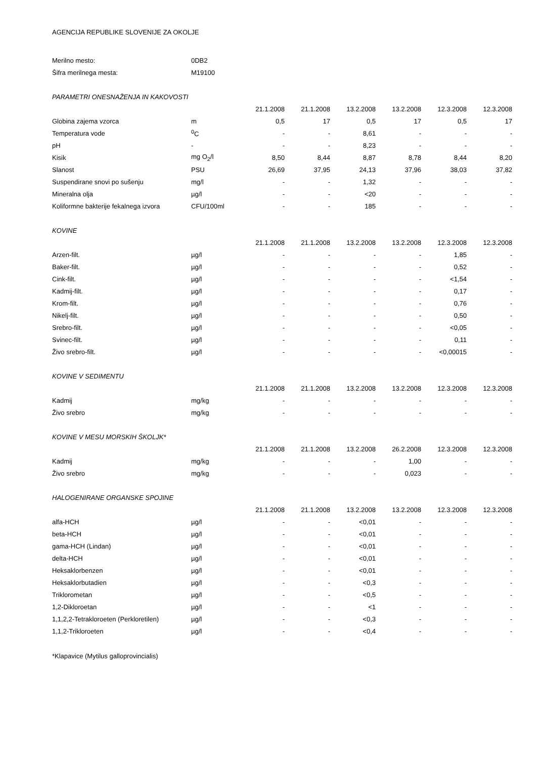AGENCIJA REPUBLIKE SLOVENIJE ZA OKOLJE
| Merilno mesto: | 0DB2 |
| Šifra merilnega mesta: | M19100 |
| PARAMETRI ONESNAŽENJA IN KAKOVOSTI | | | | | | | |
| | | 21.1.2008 | 21.1.2008 | 13.2.2008 | 13.2.2008 | 12.3.2008 | 12.3.2008 |
| Globina zajema vzorca | m | 0,5 | 17 | 0,5 | 17 | 0,5 | 17 |
| Temperatura vode | <sup>0</sup> C | - | - | 8,61 | - | - | - |
| pH | - | - | - | 8,23 | - | - | - |
| Kisik | mg O<sub>2</sub>/l | 8,50 | 8,44 | 8,87 | 8,78 | 8,44 | 8,20 |
| Slanost | PSU | 26,69 | 37,95 | 24,13 | 37,96 | 38,03 | 37,82 |
| Suspendirane snovi po sušenju | mg/l | - | - | 1,32 | - | - | - |
| Mineralna olja | µg/l | - | - | <20 | - | - | - |
| Koliformne bakterije fekalnega izvora | CFU/100ml | - | - | 185 | - | - | - |
| KOVINE | | | | | | | |
| | | 21.1.2008 | 21.1.2008 | 13.2.2008 | 13.2.2008 | 12.3.2008 | 12.3.2008 |
| Arzen-filt. | µg/l | - | - | - | - | 1,85 | - |
| Baker-filt. | µg/l | - | - | - | - | 0,52 | - |
| Cink-filt. | µg/l | - | - | - | - | <1,54 | - |
| Kadmij-filt. | µg/l | - | - | - | - | 0,17 | - |
| Krom-filt. | µg/l | - | - | - | - | 0,76 | - |
| Nikelj-filt. | µg/l | - | - | - | - | 0,50 | - |
| Srebro-filt. | µg/l | - | - | - | - | <0,05 | - |
| Svinec-filt. | µg/l | - | - | - | - | 0,11 | - |
| Živo srebro-filt. | µg/l | - | - | - | - | <0,00015 | - |
| KOVINE V SEDIMENTU | | | | | | | |
| | | 21.1.2008 | 21.1.2008 | 13.2.2008 | 13.2.2008 | 12.3.2008 | 12.3.2008 |
| Kadmij | mg/kg | - | - | - | - | - | - |
| Živo srebro | mg/kg | - | - | - | - | - | - |
| KOVINE V MESU MORSKIH ŠKOLJK* | | | | | | | |
| | | 21.1.2008 | 21.1.2008 | 13.2.2008 | 26.2.2008 | 12.3.2008 | 12.3.2008 |
| Kadmij | mg/kg | - | - | - | 1,00 | - | - |
| Živo srebro | mg/kg | - | - | - | 0,023 | - | - |
| HALOGENIRANE ORGANSKE SPOJINE | | | | | | | |
| | | 21.1.2008 | 21.1.2008 | 13.2.2008 | 13.2.2008 | 12.3.2008 | 12.3.2008 |
| alfa-HCH | µg/l | - | - | <0,01 | - | - | - |
| beta-HCH | µg/l | - | - | <0,01 | - | - | - |
| gama-HCH (Lindan) | µg/l | - | - | <0,01 | - | - | - |
| delta-HCH | µg/l | - | - | <0,01 | - | - | - |
| Heksaklorbenzen | µg/l | - | - | <0,01 | - | - | - |
| Heksaklorbutadien | µg/l | - | - | <0,3 | - | - | - |
| Triklorometan | µg/l | - | - | <0,5 | - | - | - |
| 1,2-Dikloroetan | µg/l | - | - | <1 | - | - | - |
| 1,1,2,2-Tetrakloroeten (Perkloretilen) | µg/l | - | - | <0,3 | - | - | - |
| 1,1,2-Trikloroeten | µg/l | - | - | <0,4 | - | - | - |
*Klapavice (Mytilus galloprovincialis)